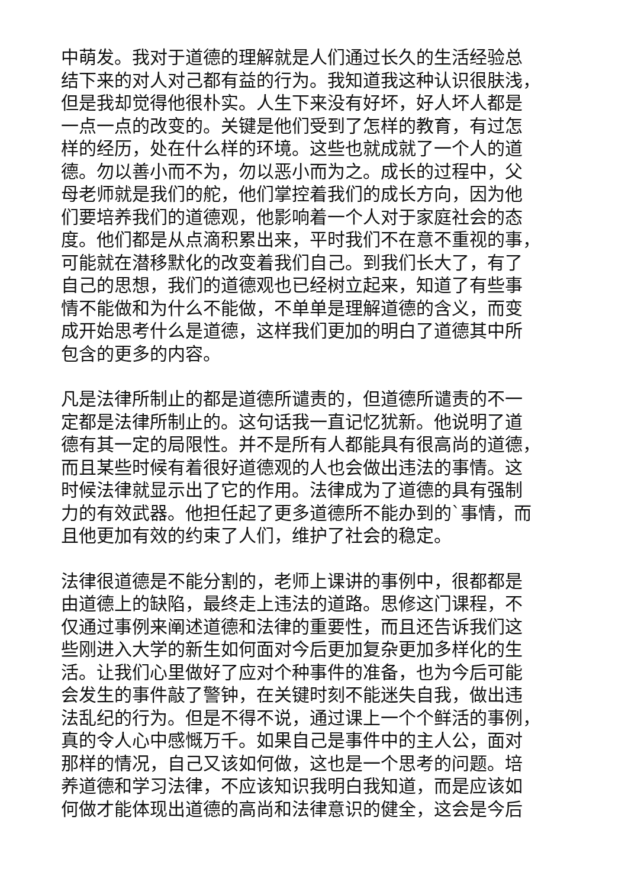中萌发。我对于道德的理解就是人们通过长久的生活经验总
结下来的对人对己都有益的行为。我知道我这种认识很肤浅，
但是我却觉得他很朴实。人生下来没有好坏，好人坏人都是
一点一点的改变的。关键是他们受到了怎样的教育，有过怎
样的经历，处在什么样的环境。这些也就成就了一个人的道
德。勿以善小而不为，勿以恶小而为之。成长的过程中，父
母老师就是我们的舵，他们掌控着我们的成长方向，因为他
们要培养我们的道德观，他影响着一个人对于家庭社会的态
度。他们都是从点滴积累出来，平时我们不在意不重视的事，
可能就在潜移默化的改变着我们自己。到我们长大了，有了
自己的思想，我们的道德观也已经树立起来，知道了有些事
情不能做和为什么不能做，不单单是理解道德的含义，而变
成开始思考什么是道德，这样我们更加的明白了道德其中所
包含的更多的内容。
凡是法律所制止的都是道德所谴责的，但道德所谴责的不一
定都是法律所制止的。这句话我一直记忆犹新。他说明了道
德有其一定的局限性。并不是所有人都能具有很高尚的道德，
而且某些时候有着很好道德观的人也会做出违法的事情。这
时候法律就显示出了它的作用。法律成为了道德的具有强制
力的有效武器。他担任起了更多道德所不能办到的`事情，而
且他更加有效的约束了人们，维护了社会的稳定。
法律很道德是不能分割的，老师上课讲的事例中，很都都是
由道德上的缺陷，最终走上违法的道路。思修这门课程，不
仅通过事例来阐述道德和法律的重要性，而且还告诉我们这
些刚进入大学的新生如何面对今后更加复杂更加多样化的生
活。让我们心里做好了应对个种事件的准备，也为今后可能
会发生的事件敲了警钟，在关键时刻不能迷失自我，做出违
法乱纪的行为。但是不得不说，通过课上一个个鲜活的事例，
真的令人心中感慨万千。如果自己是事件中的主人公，面对
那样的情况，自己又该如何做，这也是一个思考的问题。培
养道德和学习法律，不应该知识我明白我知道，而是应该如
何做才能体现出道德的高尚和法律意识的健全，这会是今后